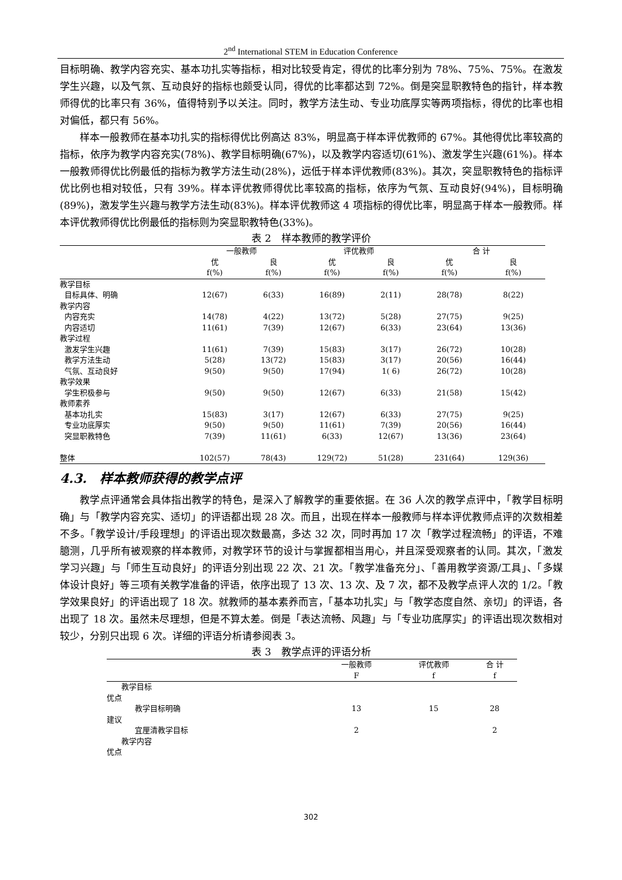2<sup>nd</sup> International STEM in Education Conference
目标明确、教学内容充实、基本功扎实等指标，相对比较受肯定，得优的比率分别为 78%、75%、75%。在激发学生兴趣，以及气氛、互动良好的指标也颇受认同，得优的比率都达到 72%。倒是突显职教特色的指针，样本教师得优的比率只有 36%，值得特别予以关注。同时，教学方法生动、专业功底厚实等两项指标，得优的比率也相对偏低，都只有 56%。
样本一般教师在基本功扎实的指标得优比例高达 83%，明显高于样本评优教师的 67%。其他得优比率较高的指标，依序为教学内容充实(78%)、教学目标明确(67%)，以及教学内容适切(61%)、激发学生兴趣(61%)。样本一般教师得优比例最低的指标为教学方法生动(28%)，远低于样本评优教师(83%)。其次，突显职教特色的指标评优比例也相对较低，只有 39%。样本评优教师得优比率较高的指标，依序为气氛、互动良好(94%)，目标明确(89%)，激发学生兴趣与教学方法生动(83%)。样本评优教师这 4 项指标的得优比率，明显高于样本一般教师。样本评优教师得优比例最低的指标则为突显职教特色(33%)。
表 2　样本教师的教学评价
| | 一般教师 | | 评优教师 | | 合 计 | |
| --- | --- | --- | --- | --- | --- | --- |
| | 优 | 良 | 优 | 良 | 优 | 良 |
| | f(%) | f(%) | f(%) | f(%) | f(%) | f(%) |
| 教学目标 | | | | | | |
| 目标具体、明确 | 12(67) | 6(33) | 16(89) | 2(11) | 28(78) | 8(22) |
| 教学内容 | | | | | | |
| 内容充实 | 14(78) | 4(22) | 13(72) | 5(28) | 27(75) | 9(25) |
| 内容适切 | 11(61) | 7(39) | 12(67) | 6(33) | 23(64) | 13(36) |
| 教学过程 | | | | | | |
| 激发学生兴趣 | 11(61) | 7(39) | 15(83) | 3(17) | 26(72) | 10(28) |
| 教学方法生动 | 5(28) | 13(72) | 15(83) | 3(17) | 20(56) | 16(44) |
| 气氛、互动良好 | 9(50) | 9(50) | 17(94) | 1( 6) | 26(72) | 10(28) |
| 教学效果 | | | | | | |
| 学生积极参与 | 9(50) | 9(50) | 12(67) | 6(33) | 21(58) | 15(42) |
| 教师素养 | | | | | | |
| 基本功扎实 | 15(83) | 3(17) | 12(67) | 6(33) | 27(75) | 9(25) |
| 专业功底厚实 | 9(50) | 9(50) | 11(61) | 7(39) | 20(56) | 16(44) |
| 突显职教特色 | 7(39) | 11(61) | 6(33) | 12(67) | 13(36) | 23(64) |
| 整体 | 102(57) | 78(43) | 129(72) | 51(28) | 231(64) | 129(36) |
4.3.　样本教师获得的教学点评
教学点评通常会具体指出教学的特色，是深入了解教学的重要依据。在 36 人次的教学点评中，「教学目标明确」与「教学内容充实、适切」的评语都出现 28 次。而且，出现在样本一般教师与样本评优教师点评的次数相差不多。「教学设计/手段理想」的评语出现次数最高，多达 32 次，同时再加 17 次「教学过程流畅」的评语，不难臆测，几乎所有被观察的样本教师，对教学环节的设计与掌握都相当用心，并且深受观察者的认同。其次，「激发学习兴趣」与「师生互动良好」的评语分别出现 22 次、21 次。「教学准备充分」、「善用教学资源/工具」、「多媒体设计良好」等三项有关教学准备的评语，依序出现了 13 次、13 次、及 7 次，都不及教学点评人次的 1/2。「教学效果良好」的评语出现了 18 次。就教师的基本素养而言，「基本功扎实」与「教学态度自然、亲切」的评语，各出现了 18 次。虽然未尽理想，但是不算太差。倒是「表达流畅、风趣」与「专业功底厚实」的评语出现次数相对较少，分别只出现 6 次。详细的评语分析请参阅表 3。
表 3　教学点评的评语分析
| | 一般教师 | 评优教师 | 合 计 |
| --- | --- | --- | --- |
| | F | f | f |
| 教学目标 | | | |
| 优点 | | | |
| 教学目标明确 | 13 | 15 | 28 |
| 建议 | | | |
| 宜厘清教学目标 | 2 | | 2 |
| 教学内容 | | | |
| 优点 | | | |
302